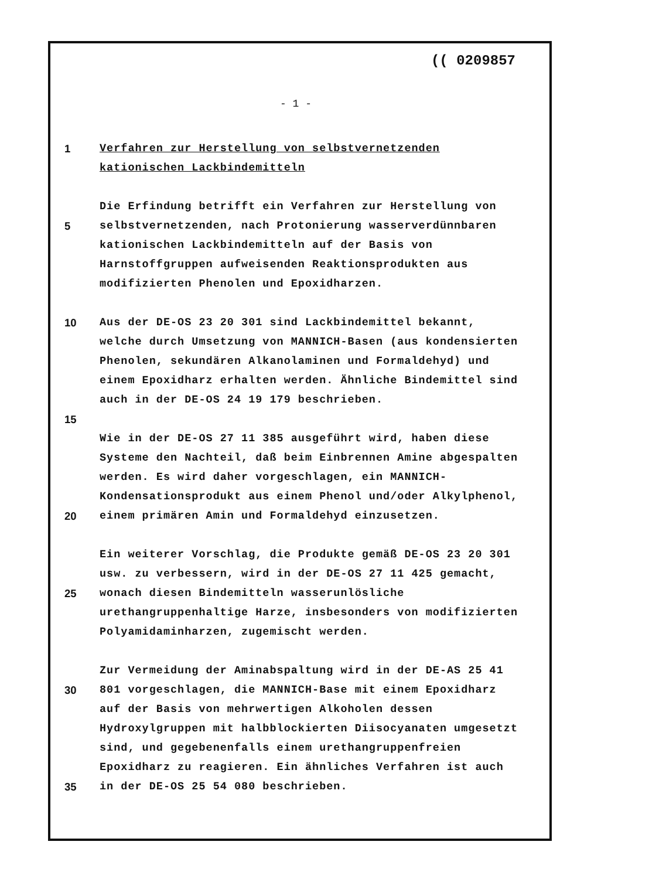(( 0209857
- 1 -
1 Verfahren zur Herstellung von selbstvernetzenden kationischen Lackbindemitteln
5 Die Erfindung betrifft ein Verfahren zur Herstellung von selbstvernetzenden, nach Protonierung wasserverdünnbaren kationischen Lackbindemitteln auf der Basis von Harnstoffgruppen aufweisenden Reaktionsprodukten aus modifizierten Phenolen und Epoxidharzen.
10
15
Aus der DE-OS 23 20 301 sind Lackbindemittel bekannt, welche durch Umsetzung von MANNICH-Basen (aus kondensierten Phenolen, sekundären Alkanolaminen und Formaldehyd) und einem Epoxidharz erhalten werden. Ähnliche Bindemittel sind auch in der DE-OS 24 19 179 beschrieben.
20 Wie in der DE-OS 27 11 385 ausgeführt wird, haben diese Systeme den Nachteil, daß beim Einbrennen Amine abgespalten werden. Es wird daher vorgeschlagen, ein MANNICH-Kondensationsprodukt aus einem Phenol und/oder Alkylphenol, einem primären Amin und Formaldehyd einzusetzen.
25 Ein weiterer Vorschlag, die Produkte gemäß DE-OS 23 20 301 usw. zu verbessern, wird in der DE-OS 27 11 425 gemacht, wonach diesen Bindemitteln wasserunlösliche urethangruppenhaltige Harze, insbesonders von modifizierten Polyamidaminharzen, zugemischt werden.
30
35
Zur Vermeidung der Aminabspaltung wird in der DE-AS 25 41 801 vorgeschlagen, die MANNICH-Base mit einem Epoxidharz auf der Basis von mehrwertigen Alkoholen dessen Hydroxylgruppen mit halbblockierten Diisocyanaten umgesetzt sind, und gegebenenfalls einem urethangruppenfreien Epoxidharz zu reagieren. Ein ähnliches Verfahren ist auch in der DE-OS 25 54 080 beschrieben.